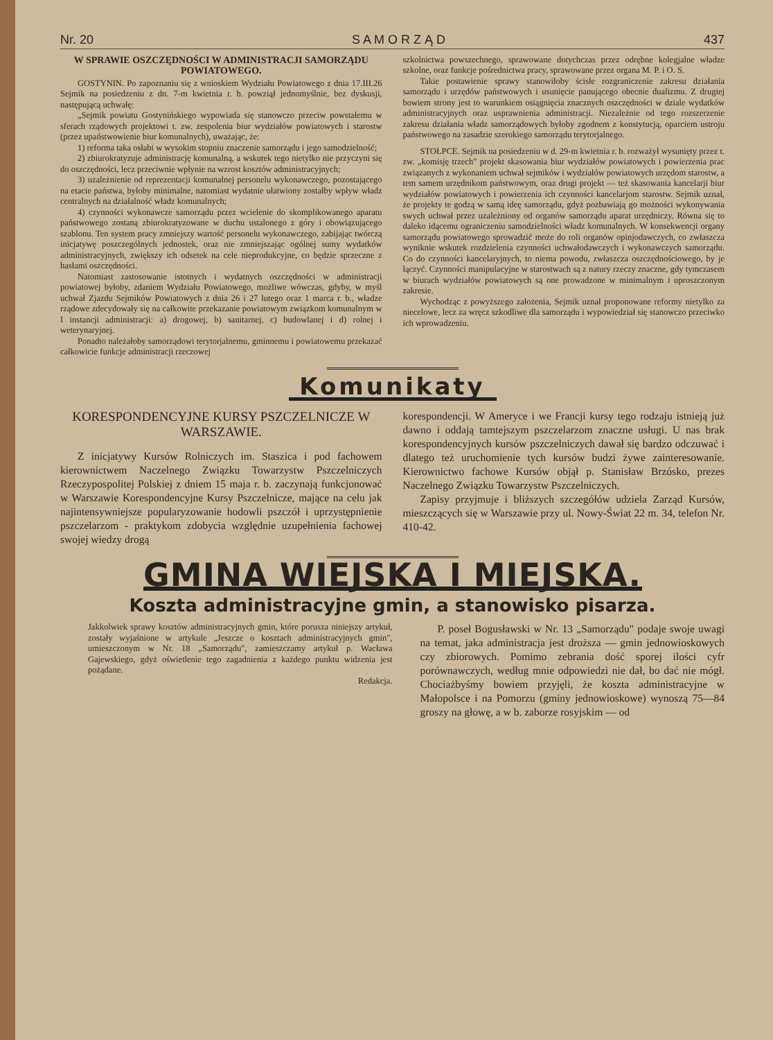Nr. 20 S A M O R Z Ą D 437
W SPRAWIE OSZCZĘDNOŚCI W ADMINISTRACJI SAMORZĄDU POWIATOWEGO.
GOSTYNIN. Po zapoznaniu się z wnioskiem Wydziału Powiatowego z dnia 17.III.26 Sejmik na posiedzeniu z dn. 7-m kwietnia r. b. powziął jednomyślnie, bez dyskusji, następującą uchwałę:
„Sejmik powiatu Gostynińskiego wypowiada się stanowczo przeciw powstałemu w sferach rządowych projektowi t. zw. zespolenia biur wydziałów powiatowych i starostw (przez upaństwowienie biur komunalnych), uważając, że:
1) reforma taka osłabi w wysokim stopniu znaczenie samorządu i jego samodzielność;
2) zbiurokratyzuje administrację komunalną, a wskutek tego nietylko nie przyczyni się do oszczędności, lecz przeciwnie wpłynie na wzrost kosztów administracyjnych;
3) uzależnienie od reprezentacji komunalnej personelu wykonawczego, pozostającego na etacie państwa, byłoby minimalne, natomiast wydatnie ułatwiony zostałby wpływ władz centralnych na działalność władz komunalnych;
4) czynności wykonawcze samorządu przez wcielenie do skomplikowanego aparatu państwowego zostaną zbiurokratyzowane w duchu ustalonego z góry i obowiązującego szablonu. Ten system pracy zmniejszy wartość personelu wykonawczego, zabijając twórczą inicjatywę poszczególnych jednostek, oraz nie zmniejszając ogólnej sumy wydatków administracyjnych, zwiększy ich odsetek na cele nieprodukcyjne, co będzie sprzeczne z hasłami oszczędności.
Natomiast zastosowanie istotnych i wydatnych oszczędności w administracji powiatowej byłoby, zdaniem Wydziału Powiatowego, możliwe wówczas, gdyby, w myśl uchwał Zjazdu Sejmików Powiatowych z dnia 26 i 27 lutego oraz 1 marca r. b., władze rządowe zdecydowały się na całkowite przekazanie powiatowym związkom komunalnym w I instancji administracji: a) drogowej, b) sanitarnej, c) budowlanej i d) rolnej i weterynaryjnej.
Ponadto należałoby samorządowi terytorjalnemu, gminnemu i powiatowemu przekazać całkowicie funkcje administracji rzeczowej
szkolnictwa powszechnego, sprawowane dotychczas przez odrębne kolegjalne władze szkolne, oraz funkcje pośrednictwa pracy, sprawowane przez organa M. P. i O. S.
Takie postawienie sprawy stanowiłoby ścisłe rozgraniczenie zakresu działania samorządu i urzędów państwowych i usunięcie panującego obecnie dualizmu. Z drugiej bowiem strony jest to warunkiem osiągnięcia znacznych oszczędności w dziale wydatków administracyjnych oraz usprawnienia administracji. Niezależnie od tego rozszerzenie zakresu działania władz samorządowych byłoby zgodnem z konstytucją, oparciem ustroju państwowego na zasadzie szerokiego samorządu terytorjalnego.
STOŁPCE. Sejmik na posiedzeniu w d. 29-m kwietnia r. b. rozważył wysunięty przez t. zw. „komisję trzech" projekt skasowania biur wydziałów powiatowych i powierzenia prac związanych z wykonaniem uchwał sejmików i wydziałów powiatowych urzędom starostw, a tem samem urzędnikom państwowym, oraz drugi projekt — też skasowania kancelarji biur wydziałów powiatowych i powierzenia ich czynności kancelarjom starostw. Sejmik uznał, że projekty te godzą w samą ideę samorządu, gdyż pozbawiają go możności wykonywania swych uchwał przez uzależniony od organów samorządu aparat urzędniczy. Równa się to daleko idącemu ograniczeniu samodzielności władz komunalnych. W konsekwencji organy samorządu powiatowego sprowadzić może do roli organów opinjodawczych, co zwłaszcza wyniknie wskutek rozdzielenia czynności uchwałodawczych i wykonawczych samorządu. Co do czynności kancelaryjnych, to niema powodu, zwłaszcza oszczędnościowego, by je łączyć. Czynności manipulacyjne w starostwach są z natury rzeczy znaczne, gdy tymczasem w biurach wydziałów powiatowych są one prowadzone w minimalnym i uproszczonym zakresie.
Wychodząc z powyższego założenia, Sejmik uznał proponowane reformy nietylko za niecelowe, lecz za wręcz szkodliwe dla samorządu i wypowiedział się stanowczo przeciwko ich wprowadzeniu.
Komunikaty
KORESPONDENCYJNE KURSY PSZCZELNICZE W WARSZAWIE.
Z inicjatywy Kursów Rolniczych im. Staszica i pod fachowem kierownictwem Naczelnego Związku Towarzystw Pszczelniczych Rzeczypospolitej Polskiej z dniem 15 maja r. b. zaczynają funkcjonować w Warszawie Korespondencyjne Kursy Pszczelnicze, mające na celu jak najintensywniejsze popularyzowanie hodowli pszczół i uprzystępnienie pszczelarzom - praktykom zdobycia względnie uzupełnienia fachowej swojej wiedzy drogą
korespondencji. W Ameryce i we Francji kursy tego rodzaju istnieją już dawno i oddają tamtejszym pszczelarzom znaczne usługi. U nas brak korespondencyjnych kursów pszczelniczych dawał się bardzo odczuwać i dlatego też uruchomienie tych kursów budzi żywe zainteresowanie. Kierownictwo fachowe Kursów objął p. Stanisław Brzósko, prezes Naczelnego Związku Towarzystw Pszczelniczych.
Zapisy przyjmuje i bliższych szczegółów udziela Zarząd Kursów, mieszczących się w Warszawie przy ul. Nowy-Świat 22 m. 34, telefon Nr. 410-42.
GMINA WIEJSKA I MIEJSKA.
Koszta administracyjne gmin, a stanowisko pisarza.
Jakkolwiek sprawy kosztów administracyjnych gmin, które porusza niniejszy artykuł, zostały wyjaśnione w artykule „Jeszcze o kosztach administracyjnych gmin", umieszczonym w Nr. 18 „Samorządu", zamieszczamy artykuł p. Wacława Gajewskiego, gdyż oświetlenie tego zagadnienia z każdego punktu widzenia jest pożądane.
Redakcja.
P. poseł Bogusławski w Nr. 13 „Samorządu" podaje swoje uwagi na temat, jaka administracja jest droższa — gmin jednowioskowych czy zbiorowych. Pomimo zebrania dość sporej ilości cyfr porównawczych, według mnie odpowiedzi nie dał, bo dać nie mógł. Chociażbyśmy bowiem przyjęli, że koszta administracyjne w Małopolsce i na Pomorzu (gminy jednowioskowe) wynoszą 75—84 groszy na głowę, a w b. zaborze rosyjskim — od